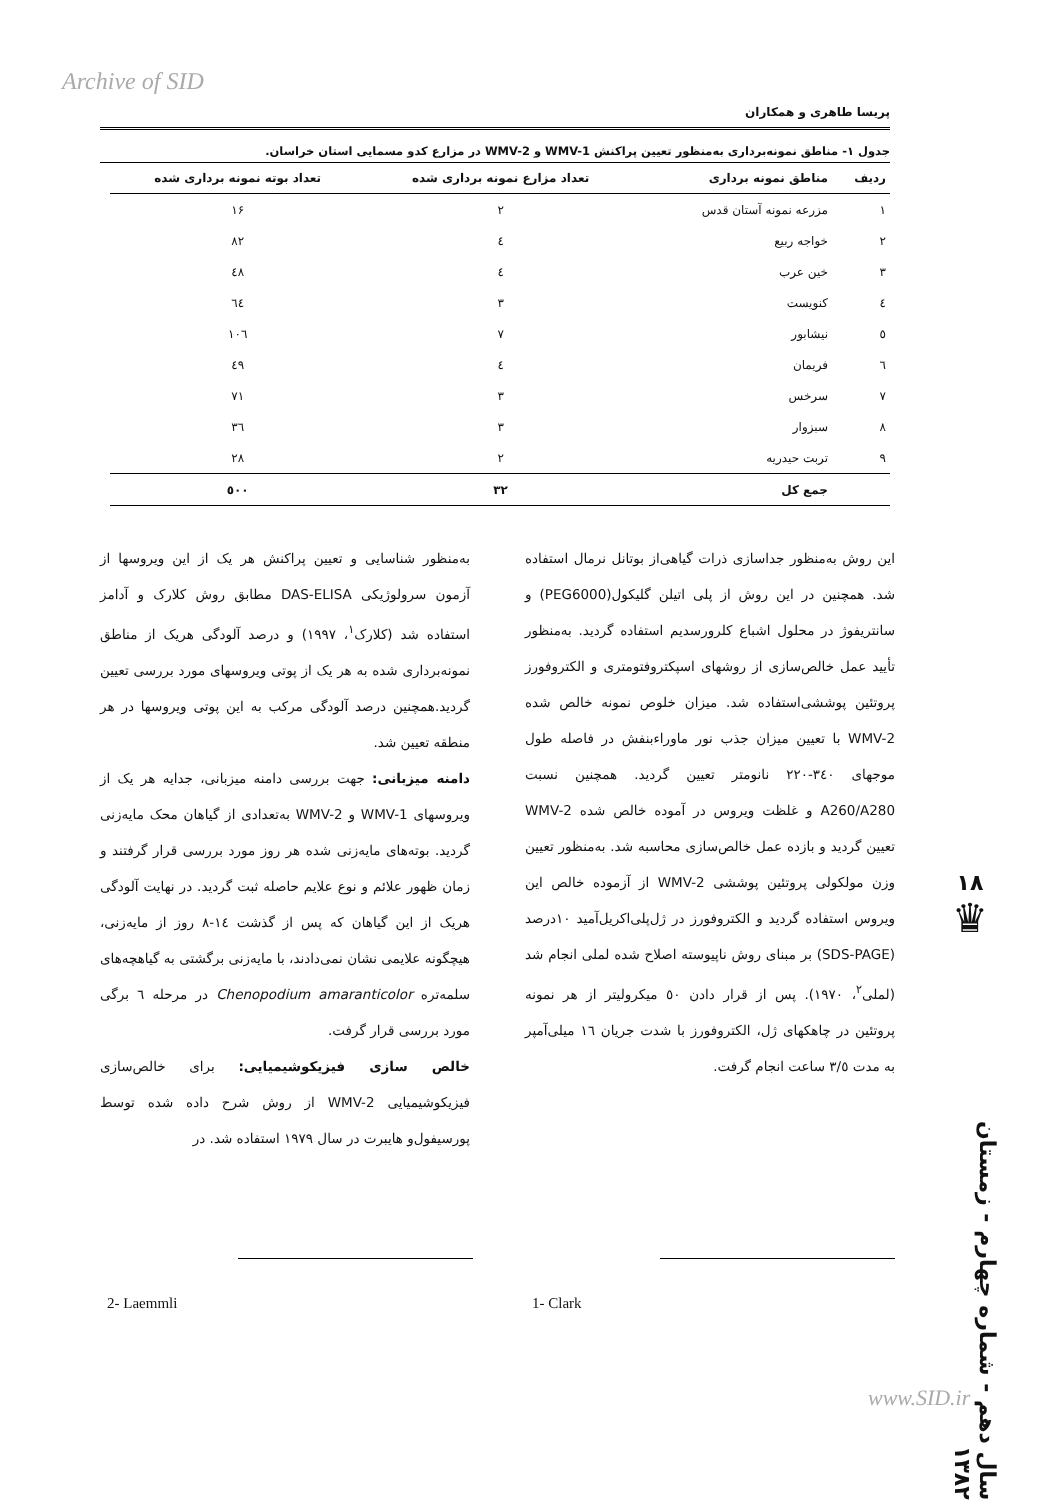Archive of SID
پریسا طاهری و همکاران
جدول ۱- مناطق نمونه‌برداری به‌منظور تعیین پراکنش WMV-1 و WMV-2 در مزارع کدو مسمایی استان خراسان.
| ردیف | مناطق نمونه برداری | تعداد مزارع نمونه برداری شده | تعداد بوته نمونه برداری شده |
| --- | --- | --- | --- |
| ۱ | مزرعه نمونه آستان قدس | ۲ | ۱۶ |
| ۲ | خواجه ربیع | ٤ | ۸۲ |
| ۳ | خین عرب | ٤ | ٤۸ |
| ٤ | کنویست | ۳ | ٦٤ |
| ٥ | نیشابور | ۷ | ۱۰٦ |
| ٦ | فریمان | ٤ | ٤۹ |
| ۷ | سرخس | ۳ | ۷۱ |
| ۸ | سبزوار | ۳ | ۳٦ |
| ۹ | تربت حیدریه | ۲ | ۲۸ |
| | جمع کل | ۳۲ | ٥۰۰ |
به‌منظور شناسایی و تعیین پراکنش هر یک از این ویروسها از آزمون سرولوژیکی DAS-ELISA مطابق روش کلارک و آدامز استفاده شد (کلارک<sup>۱</sup>، ۱۹۹۷) و درصد آلودگی هریک از مناطق نمونه‌برداری شده به هر یک از پوتی ویروسهای مورد بررسی تعیین گردید.همچنین درصد آلودگی مرکب به این پوتی ویروسها در هر منطقه تعیین شد.
دامنه میزبانی: جهت بررسی دامنه میزبانی، جدایه هر یک از ویروسهای WMV-1 و WMV-2 به‌تعدادی از گیاهان محک مایه‌زنی گردید. بوته‌های مایه‌زنی شده هر روز مورد بررسی قرار گرفتند و زمان ظهور علائم و نوع علایم حاصله ثبت گردید. در نهایت آلودگی هریک از این گیاهان که پس از گذشت ١٤-٨ روز از مایه‌زنی، هیچگونه علایمی نشان نمی‌دادند، با مایه‌زنی برگشتی به گیاهچه‌های سلمه‌تره Chenopodium amaranticolor در مرحله ٦ برگی مورد بررسی قرار گرفت.
خالص سازی فیزیکوشیمیایی: برای خالص‌سازی فیزیکوشیمیایی WMV-2 از روش شرح داده شده توسط پورسیفول‌و هایبرت در سال ۱۹۷۹ استفاده شد. در
این روش به‌منظور جداسازی ذرات گیاهی‌از بوتانل نرمال استفاده شد. همچنین در این روش از پلی اتیلن گلیکول(PEG6000) و سانتریفوژ در محلول اشباع کلرورسدیم استفاده گردید. به‌منظور تأیید عمل خالص‌سازی از روشهای اسپکتروفتومتری و الکتروفورز پروتئین پوششی‌استفاده شد. میزان خلوص نمونه خالص شده WMV-2 با تعیین میزان جذب نور ماوراءبنفش در فاصله طول موجهای ۳٤۰-۲۲۰ نانومتر تعیین گردید. همچنین نسبت A260/A280 و غلظت ویروس در آموده خالص شده WMV-2 تعیین گردید و بازده عمل خالص‌سازی محاسبه شد. به‌منظور تعیین وزن مولکولی پروتئین پوششی WMV-2 از آزموده خالص این ویروس استفاده گردید و الکتروفورز در ژل‌پلی‌اکریل‌آمید ۱۰درصد (SDS-PAGE) بر مبنای روش ناپیوسته اصلاح شده لملی انجام شد (لملی<sup>۲</sup>، ۱۹۷۰). پس از قرار دادن ٥۰ میکرولیتر از هر نمونه پروتئین در چاهکهای ژل، الکتروفورز با شدت جریان ١٦ میلی‌آمپر به مدت ۳/٥ ساعت انجام گرفت.
1- Clark
2- Laemmli
۱۸
♛
سال دهم - شماره چهارم - زمستان ۱۳۸۲
www.SID.ir